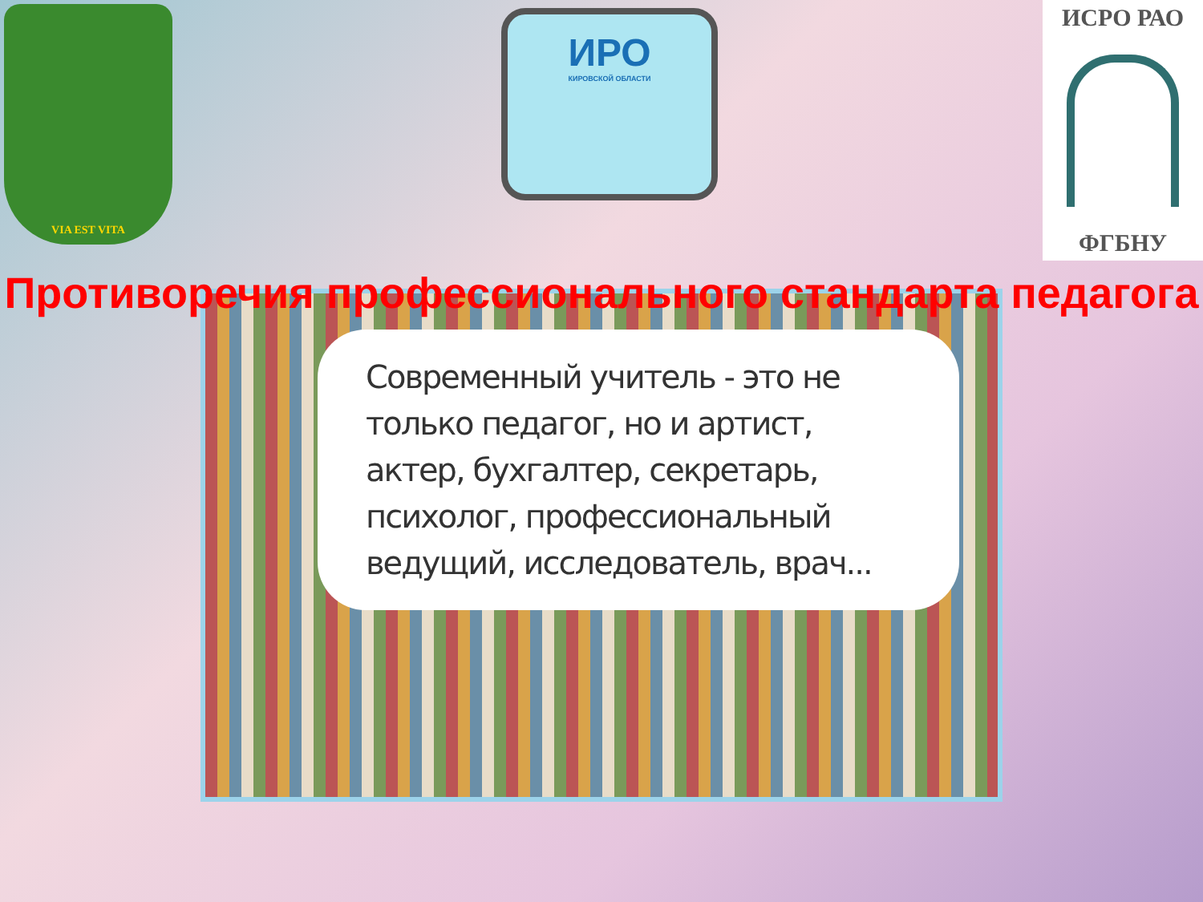VIA EST VITA
ИРО
КИРОВСКОЙ ОБЛАСТИ
ИСРО РАО
ФГБНУ
Противоречия профессионального стандарта педагога
Современный учитель - это не только педагог, но и артист, актер, бухгалтер, секретарь, психолог, профессиональный ведущий, исследователь, врач...